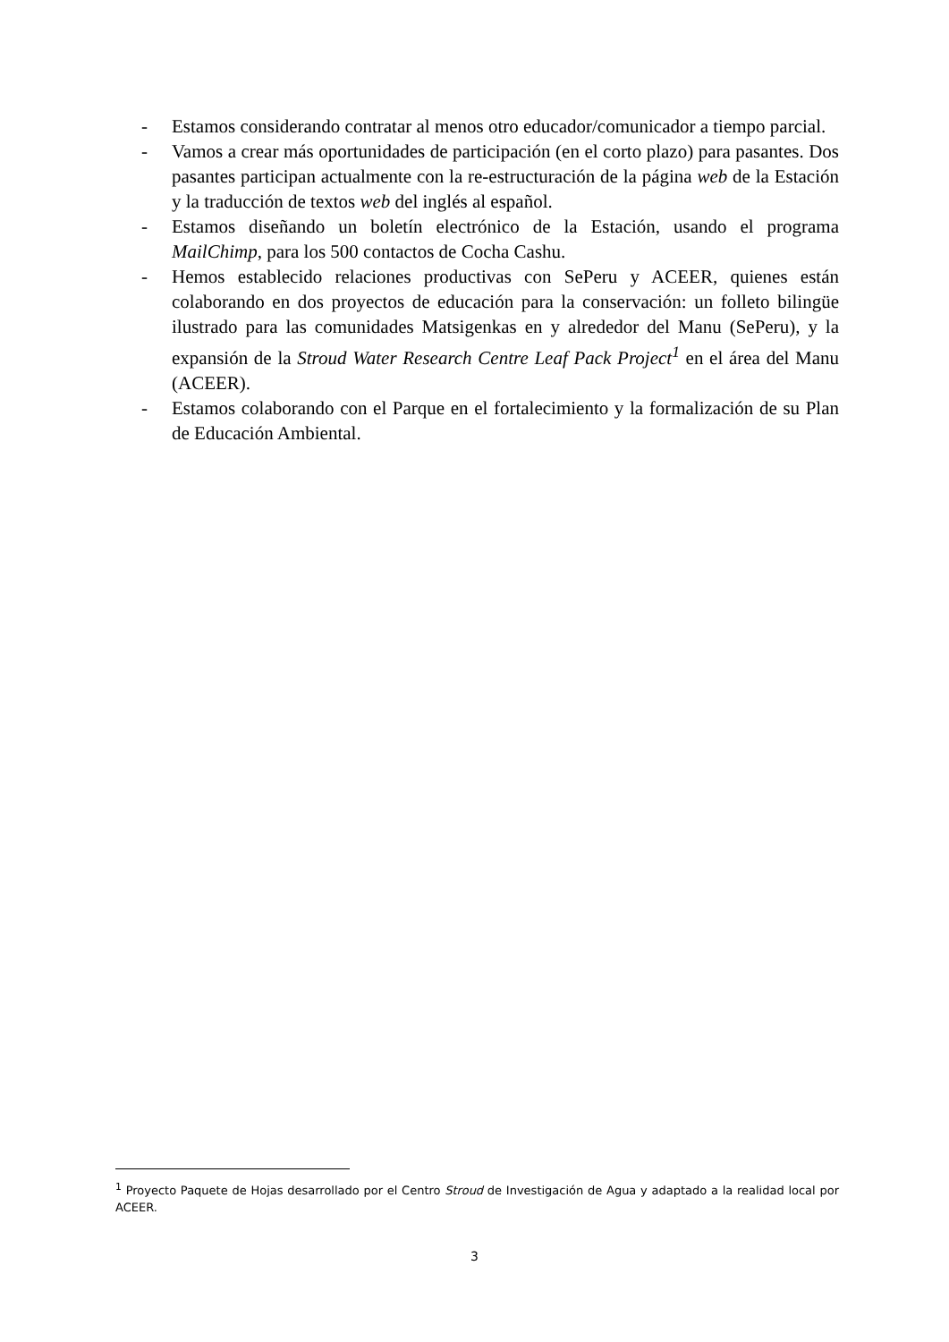- Estamos considerando contratar al menos otro educador/comunicador a tiempo parcial.
- Vamos a crear más oportunidades de participación (en el corto plazo) para pasantes. Dos pasantes participan actualmente con la re-estructuración de la página web de la Estación y la traducción de textos web del inglés al español.
- Estamos diseñando un boletín electrónico de la Estación, usando el programa MailChimp, para los 500 contactos de Cocha Cashu.
- Hemos establecido relaciones productivas con SePeru y ACEER, quienes están colaborando en dos proyectos de educación para la conservación: un folleto bilingüe ilustrado para las comunidades Matsigenkas en y alrededor del Manu (SePeru), y la expansión de la Stroud Water Research Centre Leaf Pack Project<sup>1</sup> en el área del Manu (ACEER).
- Estamos colaborando con el Parque en el fortalecimiento y la formalización de su Plan de Educación Ambiental.
<sup>1</sup> Proyecto Paquete de Hojas desarrollado por el Centro Stroud de Investigación de Agua y adaptado a la realidad local por ACEER.
3